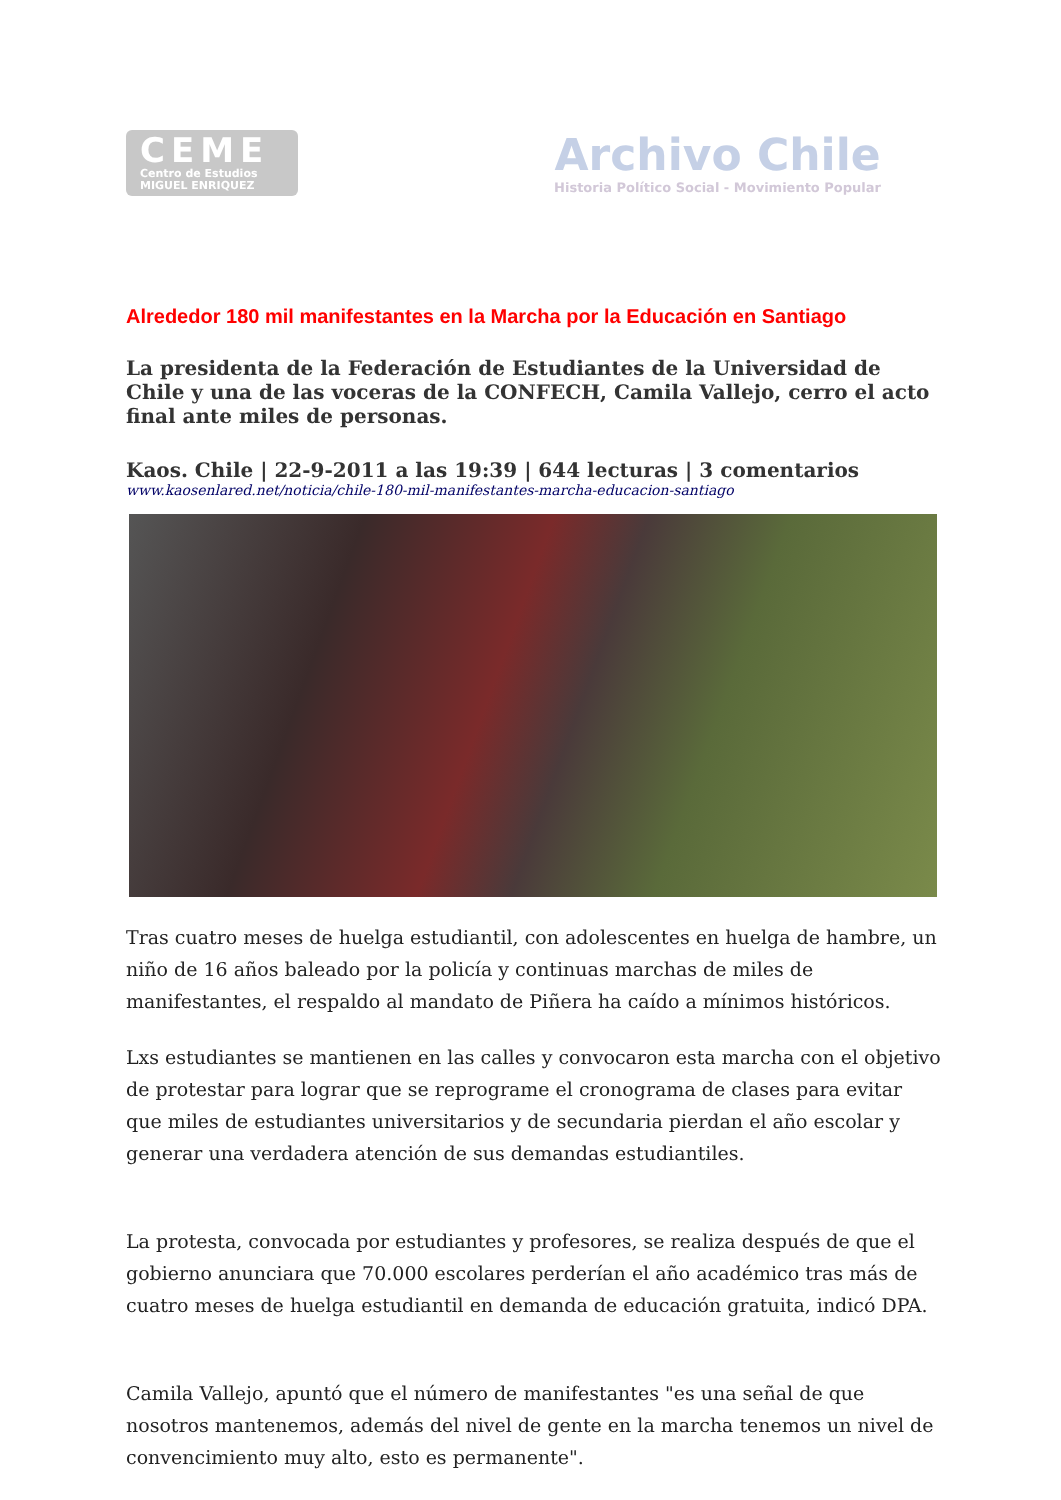CEME
Centro de Estudios
MIGUEL ENRIQUEZ
Archivo Chile
Historia Político Social - Movimiento Popular
Alrededor 180 mil manifestantes en la Marcha por la Educación en Santiago
La presidenta de la Federación de Estudiantes de la Universidad de Chile y una de las voceras de la CONFECH, Camila Vallejo, cerro el acto final ante miles de personas.
Kaos. Chile | 22-9-2011 a las 19:39 | 644 lecturas | 3 comentarios
www.kaosenlared.net/noticia/chile-180-mil-manifestantes-marcha-educacion-santiago
Tras cuatro meses de huelga estudiantil, con adolescentes en huelga de hambre, un niño de 16 años baleado por la policía y continuas marchas de miles de manifestantes, el respaldo al mandato de Piñera ha caído a mínimos históricos.
Lxs estudiantes se mantienen en las calles y convocaron esta marcha con el objetivo de protestar para lograr que se reprograme el cronograma de clases para evitar que miles de estudiantes universitarios y de secundaria pierdan el año escolar y generar una verdadera atención de sus demandas estudiantiles.
La protesta, convocada por estudiantes y profesores, se realiza después de que el gobierno anunciara que 70.000 escolares perderían el año académico tras más de cuatro meses de huelga estudiantil en demanda de educación gratuita, indicó DPA.
Camila Vallejo, apuntó que el número de manifestantes "es una señal de que nosotros mantenemos, además del nivel de gente en la marcha tenemos un nivel de convencimiento muy alto, esto es permanente".